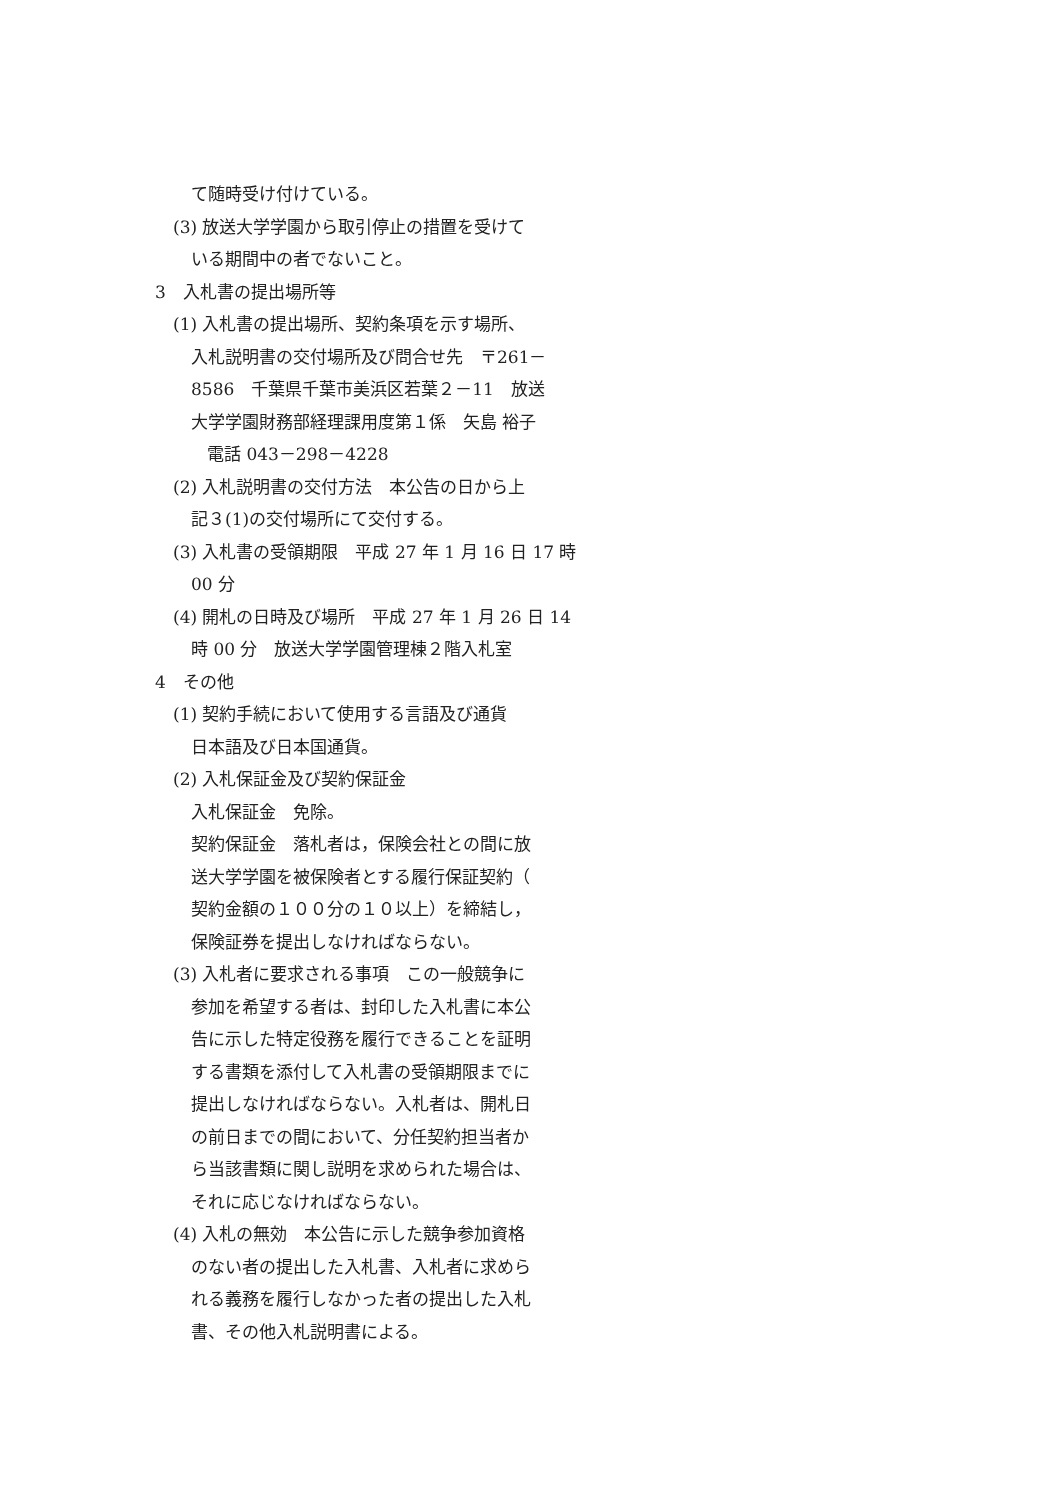て随時受け付けている。
(3) 放送大学学園から取引停止の措置を受けて
いる期間中の者でないこと。
3　入札書の提出場所等
(1) 入札書の提出場所、契約条項を示す場所、
入札説明書の交付場所及び問合せ先　〒261－
8586　千葉県千葉市美浜区若葉２－11　放送
大学学園財務部経理課用度第１係　矢島 裕子
電話 043－298－4228
(2) 入札説明書の交付方法　本公告の日から上
記３(1)の交付場所にて交付する。
(3) 入札書の受領期限　平成 27 年 1 月 16 日 17 時
00 分
(4) 開札の日時及び場所　平成 27 年 1 月 26 日 14
時 00 分　放送大学学園管理棟２階入札室
4　その他
(1) 契約手続において使用する言語及び通貨
日本語及び日本国通貨。
(2) 入札保証金及び契約保証金
入札保証金　免除。
契約保証金　落札者は，保険会社との間に放
送大学学園を被保険者とする履行保証契約（
契約金額の１００分の１０以上）を締結し，
保険証券を提出しなければならない。
(3) 入札者に要求される事項　この一般競争に
参加を希望する者は、封印した入札書に本公
告に示した特定役務を履行できることを証明
する書類を添付して入札書の受領期限までに
提出しなければならない。入札者は、開札日
の前日までの間において、分任契約担当者か
ら当該書類に関し説明を求められた場合は、
それに応じなければならない。
(4) 入札の無効　本公告に示した競争参加資格
のない者の提出した入札書、入札者に求めら
れる義務を履行しなかった者の提出した入札
書、その他入札説明書による。